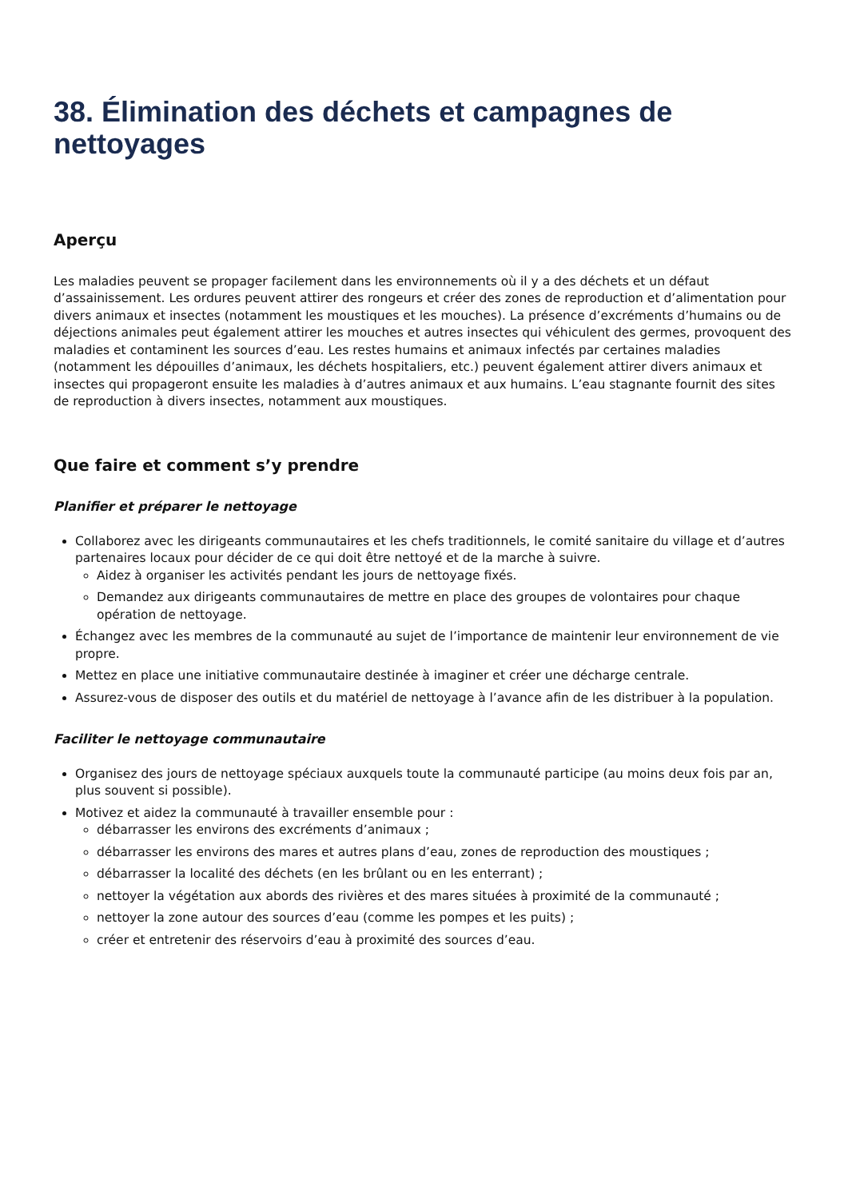38. Élimination des déchets et campagnes de nettoyages
Aperçu
Les maladies peuvent se propager facilement dans les environnements où il y a des déchets et un défaut d’assainissement. Les ordures peuvent attirer des rongeurs et créer des zones de reproduction et d’alimentation pour divers animaux et insectes (notamment les moustiques et les mouches). La présence d’excréments d’humains ou de déjections animales peut également attirer les mouches et autres insectes qui véhiculent des germes, provoquent des maladies et contaminent les sources d’eau. Les restes humains et animaux infectés par certaines maladies (notamment les dépouilles d’animaux, les déchets hospitaliers, etc.) peuvent également attirer divers animaux et insectes qui propageront ensuite les maladies à d’autres animaux et aux humains. L’eau stagnante fournit des sites de reproduction à divers insectes, notamment aux moustiques.
Que faire et comment s’y prendre
Planifier et préparer le nettoyage
Collaborez avec les dirigeants communautaires et les chefs traditionnels, le comité sanitaire du village et d’autres partenaires locaux pour décider de ce qui doit être nettoyé et de la marche à suivre.
Aidez à organiser les activités pendant les jours de nettoyage fixés.
Demandez aux dirigeants communautaires de mettre en place des groupes de volontaires pour chaque opération de nettoyage.
Échangez avec les membres de la communauté au sujet de l’importance de maintenir leur environnement de vie propre.
Mettez en place une initiative communautaire destinée à imaginer et créer une décharge centrale.
Assurez-vous de disposer des outils et du matériel de nettoyage à l’avance afin de les distribuer à la population.
Faciliter le nettoyage communautaire
Organisez des jours de nettoyage spéciaux auxquels toute la communauté participe (au moins deux fois par an, plus souvent si possible).
Motivez et aidez la communauté à travailler ensemble pour :
débarrasser les environs des excréments d’animaux ;
débarrasser les environs des mares et autres plans d’eau, zones de reproduction des moustiques ;
débarrasser la localité des déchets (en les brûlant ou en les enterrant) ;
nettoyer la végétation aux abords des rivières et des mares situées à proximité de la communauté ;
nettoyer la zone autour des sources d’eau (comme les pompes et les puits) ;
créer et entretenir des réservoirs d’eau à proximité des sources d’eau.